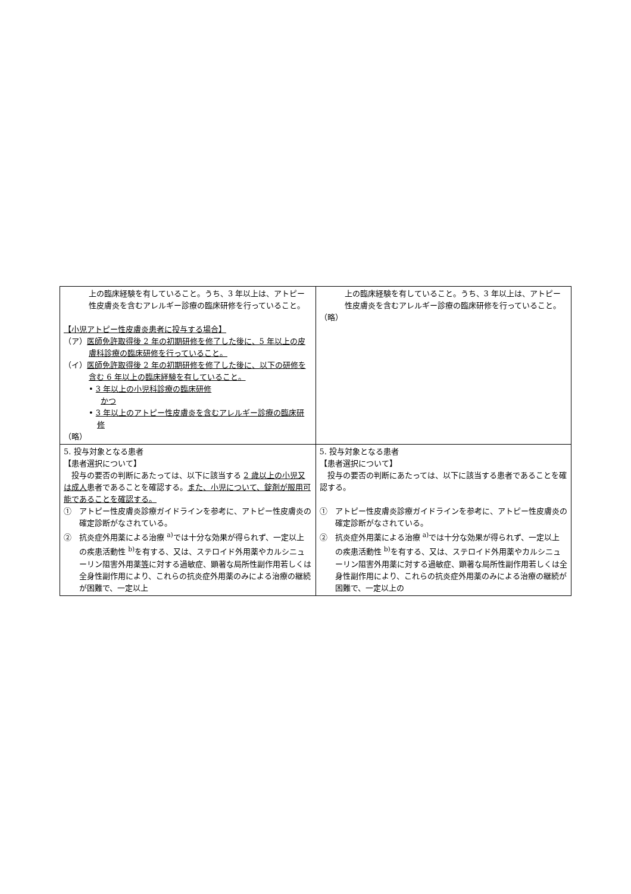| 上の臨床経験を有していること。うち、3 年以上は、アトピー性皮膚炎を含むアレルギー診療の臨床研修を行っていること。 【小児アトピー性皮膚炎患者に投与する場合】 （ア） 医師免許取得後 2 年の初期研修を修了した後に、5 年以上の皮膚科診療の臨床研修を行っていること。 （イ） 医師免許取得後 2 年の初期研修を修了した後に、以下の研修を含む 6 年以上の臨床経験を有していること。 • 3 年以上の小児科診療の臨床研修 かつ • 3 年以上のアトピー性皮膚炎を含むアレルギー診療の臨床研修 （略） | 上の臨床経験を有していること。うち、3 年以上は、アトピー性皮膚炎を含むアレルギー診療の臨床研修を行っていること。 （略） |
| 5. 投与対象となる患者 【患者選択について】 投与の要否の判断にあたっては、以下に該当する 2 歳以上の小児又は成人 患者であることを確認する。 また、小児について、錠剤が服用可能であることを確認する。 ① アトピー性皮膚炎診療ガイドラインを参考に、アトピー性皮膚炎の確定診断がなされている。 ② 抗炎症外用薬による治療 <sup>a)</sup>では十分な効果が得られず、一定以上の疾患活動性 <sup>b)</sup>を有する、又は、ステロイド外用薬やカルシニューリン阻害外用薬 等 に対する過敏症、顕著な局所性副作用若しくは全身性副作用により、これらの抗炎症外用薬のみによる治療の継続が困難で、一定以上 | 5. 投与対象となる患者 【患者選択について】 投与の要否の判断にあたっては、以下に該当する患者であることを確認する。 ① アトピー性皮膚炎診療ガイドラインを参考に、アトピー性皮膚炎の確定診断がなされている。 ② 抗炎症外用薬による治療 <sup>a)</sup>では十分な効果が得られず、一定以上の疾患活動性 <sup>b)</sup>を有する、又は、ステロイド外用薬やカルシニューリン阻害外用薬に対する過敏症、顕著な局所性副作用若しくは全身性副作用により、これらの抗炎症外用薬のみによる治療の継続が困難で、一定以上の |